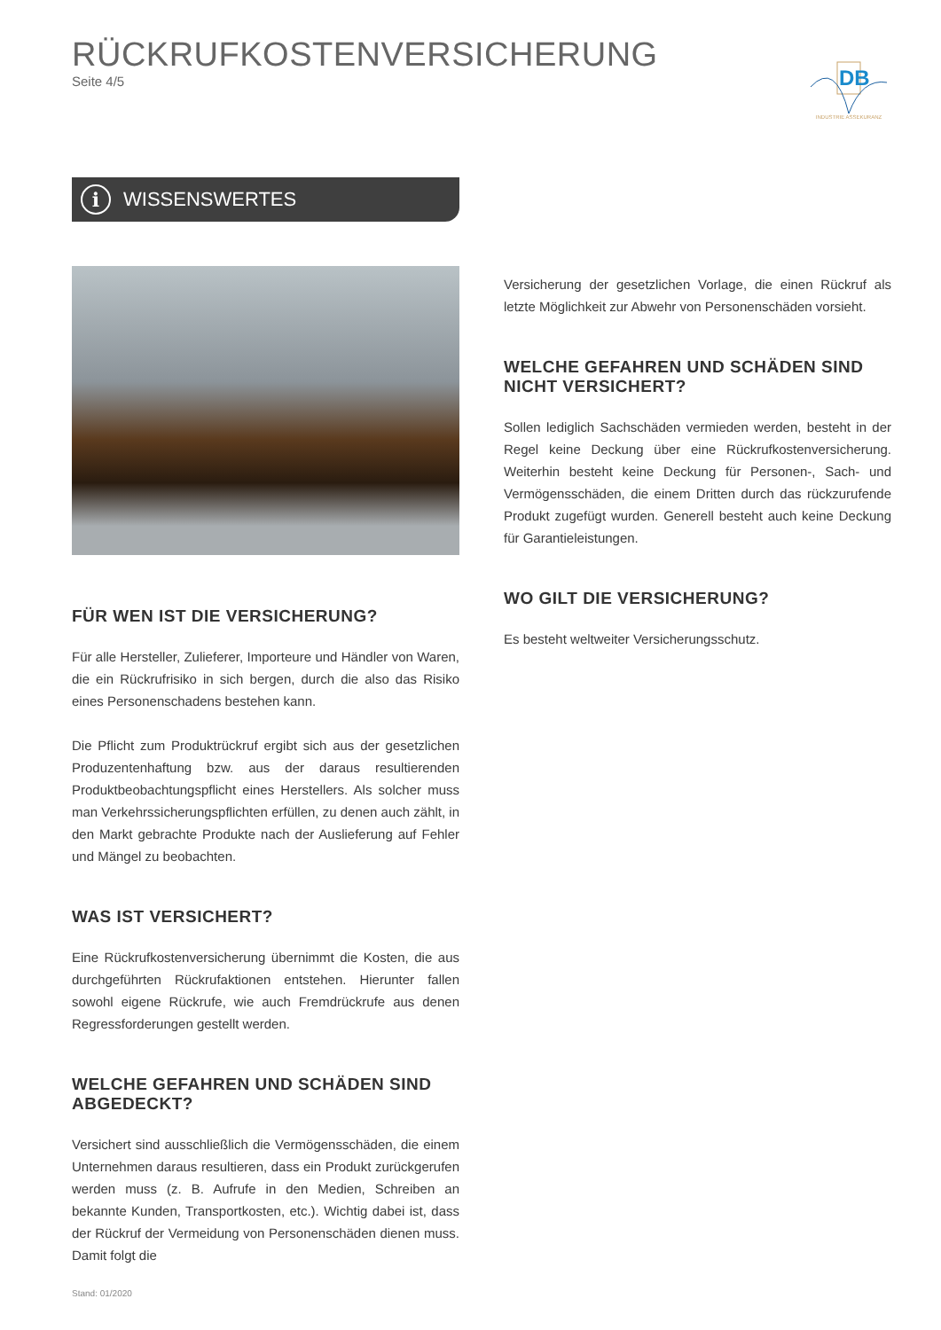RÜCKRUFKOSTENVERSICHERUNG
Seite 4/5
DB
INDUSTRIE ASSEKURANZ
i WISSENSWERTES
FÜR WEN IST DIE VERSICHERUNG?
Für alle Hersteller, Zulieferer, Importeure und Händler von Waren, die ein Rückrufrisiko in sich bergen, durch die also das Risiko eines Personenschadens bestehen kann.
Die Pflicht zum Produktrückruf ergibt sich aus der gesetzlichen Produzentenhaftung bzw. aus der daraus resultierenden Produktbeobachtungspflicht eines Herstellers. Als solcher muss man Verkehrssicherungspflichten erfüllen, zu denen auch zählt, in den Markt gebrachte Produkte nach der Auslieferung auf Fehler und Mängel zu beobachten.
WAS IST VERSICHERT?
Eine Rückrufkostenversicherung übernimmt die Kosten, die aus durchgeführten Rückrufaktionen entstehen. Hierunter fallen sowohl eigene Rückrufe, wie auch Fremdrückrufe aus denen Regressforderungen gestellt werden.
WELCHE GEFAHREN UND SCHÄDEN SIND ABGEDECKT?
Versichert sind ausschließlich die Vermögensschäden, die einem Unternehmen daraus resultieren, dass ein Produkt zurückgerufen werden muss (z. B. Aufrufe in den Medien, Schreiben an bekannte Kunden, Transportkosten, etc.). Wichtig dabei ist, dass der Rückruf der Vermeidung von Personenschäden dienen muss. Damit folgt die
Stand: 01/2020
Versicherung der gesetzlichen Vorlage, die einen Rückruf als letzte Möglichkeit zur Abwehr von Personenschäden vorsieht.
WELCHE GEFAHREN UND SCHÄDEN SIND NICHT VERSICHERT?
Sollen lediglich Sachschäden vermieden werden, besteht in der Regel keine Deckung über eine Rückrufkostenversicherung. Weiterhin besteht keine Deckung für Personen-, Sach- und Vermögensschäden, die einem Dritten durch das rückzurufende Produkt zugefügt wurden. Generell besteht auch keine Deckung für Garantieleistungen.
WO GILT DIE VERSICHERUNG?
Es besteht weltweiter Versicherungsschutz.